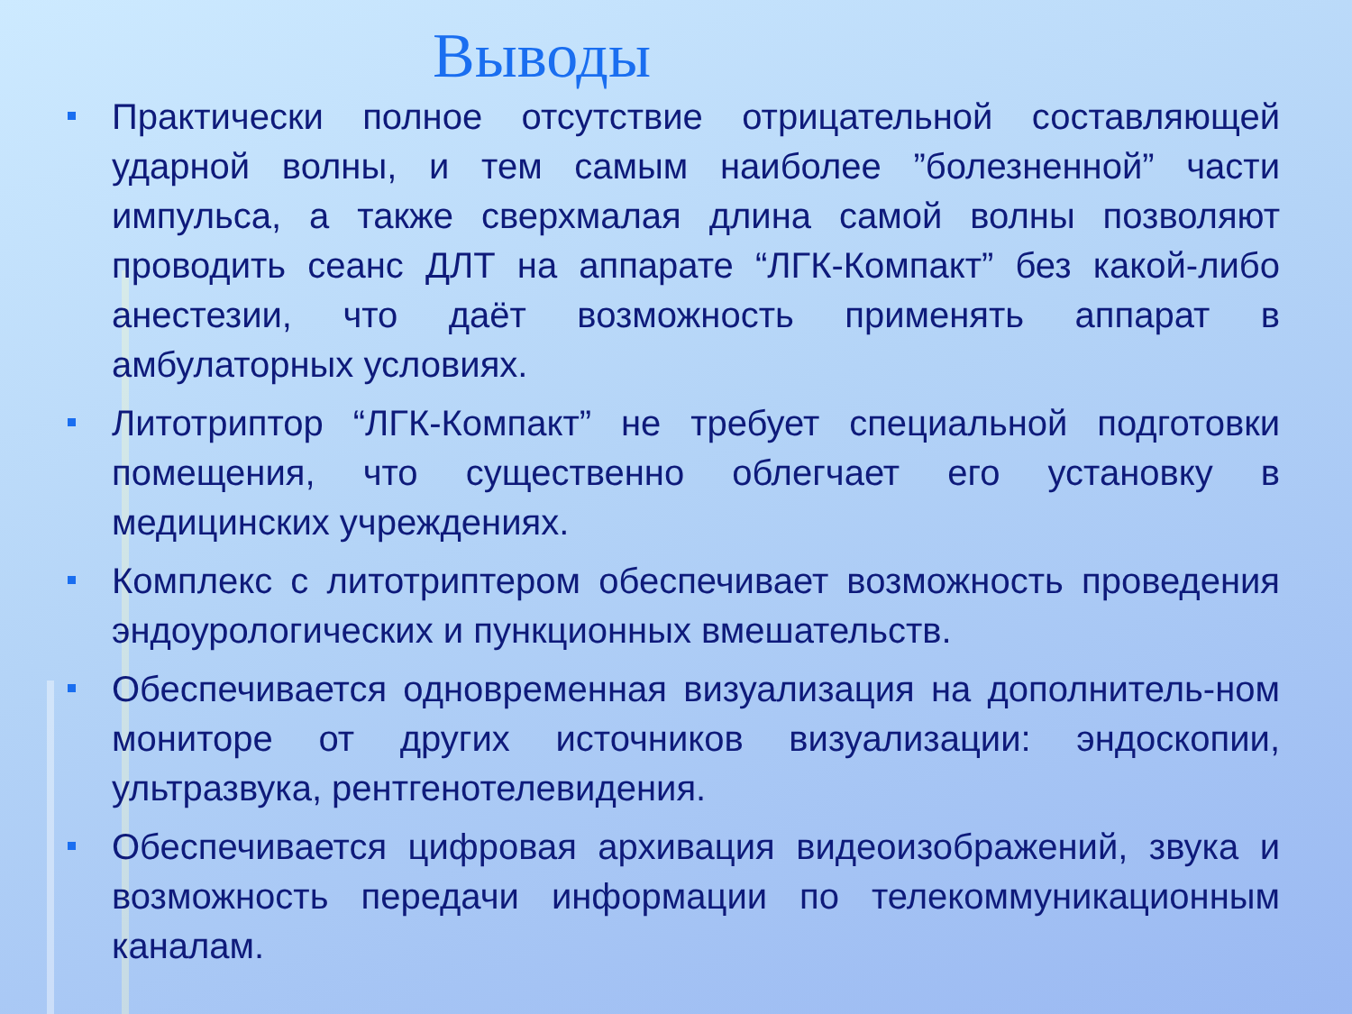Выводы
Практически полное отсутствие отрицательной составляющей ударной волны, и тем самым наиболее ”болезненной” части импульса, а также сверхмалая длина самой волны позволяют проводить сеанс ДЛТ на аппарате “ЛГК-Компакт” без какой-либо анестезии, что даёт возможность применять аппарат в амбулаторных условиях.
Литотриптор “ЛГК-Компакт” не требует специальной подготовки помещения, что существенно облегчает его установку в медицинских учреждениях.
Комплекс с литотриптером обеспечивает возможность проведения эндоурологических и пункционных вмешательств.
Обеспечивается одновременная визуализация на дополнитель-ном мониторе от других источников визуализации: эндоскопии, ультразвука, рентгенотелевидения.
Обеспечивается цифровая архивация видеоизображений, звука и возможность передачи информации по телекоммуникационным каналам.